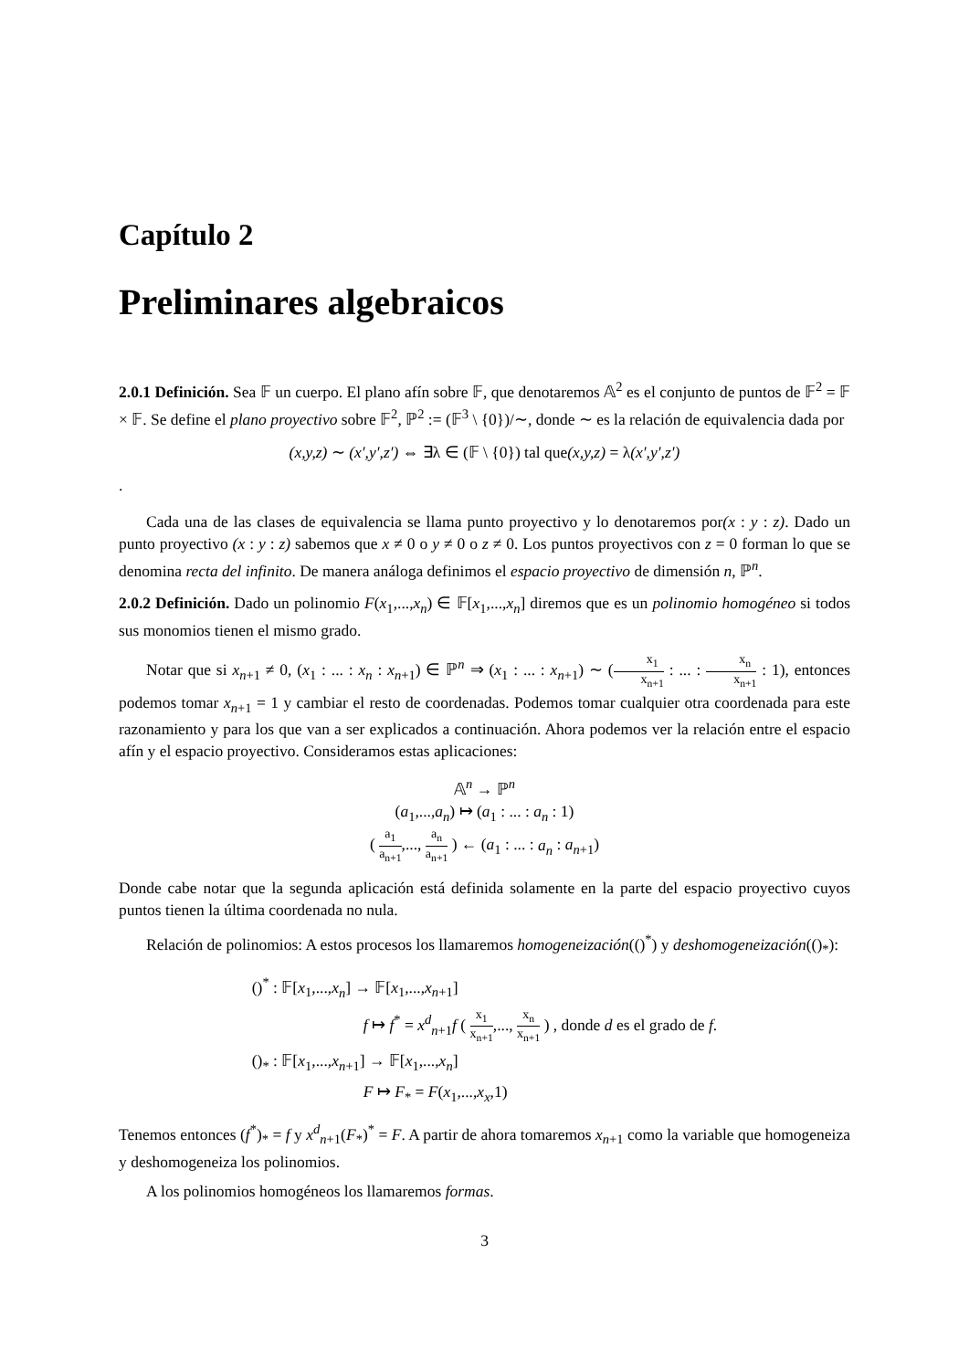Capítulo 2
Preliminares algebraicos
2.0.1 Definición. Sea 𝔽 un cuerpo. El plano afín sobre 𝔽, que denotaremos 𝔸<sup>2</sup> es el conjunto de puntos de 𝔽<sup>2</sup> = 𝔽 × 𝔽. Se define el plano proyectivo sobre 𝔽<sup>2</sup>, ℙ<sup>2</sup> := (𝔽<sup>3</sup> \ {0})/∼, donde ∼ es la relación de equivalencia dada por
(x,y,z) ∼ (x′,y′,z′) ⇔ ∃λ ∈ (𝔽 \ {0}) tal que(x,y,z) = λ(x′,y′,z′)
.
Cada una de las clases de equivalencia se llama punto proyectivo y lo denotaremos por(x : y : z). Dado un punto proyectivo (x : y : z) sabemos que x ≠ 0 o y ≠ 0 o z ≠ 0. Los puntos proyectivos con z = 0 forman lo que se denomina recta del infinito. De manera análoga definimos el espacio proyectivo de dimensión n, ℙ<sup>n</sup>.
2.0.2 Definición. Dado un polinomio F(x<sub>1</sub>,...,x<sub>n</sub>) ∈ 𝔽[x<sub>1</sub>,...,x<sub>n</sub>] diremos que es un polinomio homogéneo si todos sus monomios tienen el mismo grado.
Notar que si x<sub>n+1</sub> ≠ 0, (x<sub>1</sub> : ... : x<sub>n</sub> : x<sub>n+1</sub>) ∈ ℙ<sup>n</sup> ⇒ (x<sub>1</sub> : ... : x<sub>n+1</sub>) ∼ (x<sub>1</sub> x<sub>n+1</sub> : ... : x<sub>n</sub> x<sub>n+1</sub> : 1), entonces podemos tomar x<sub>n+1</sub> = 1 y cambiar el resto de coordenadas. Podemos tomar cualquier otra coordenada para este razonamiento y para los que van a ser explicados a continuación. Ahora podemos ver la relación entre el espacio afín y el espacio proyectivo. Consideramos estas aplicaciones:
𝔸<sup>n</sup> → ℙ<sup>n</sup>
(a<sub>1</sub>,...,a<sub>n</sub>) ↦ (a<sub>1</sub> : ... : a<sub>n</sub> : 1)
( a<sub>1</sub> a<sub>n+1</sub>,..., a<sub>n</sub> a<sub>n+1</sub> ) ← (a<sub>1</sub> : ... : a<sub>n</sub> : a<sub>n+1</sub>)
Donde cabe notar que la segunda aplicación está definida solamente en la parte del espacio proyectivo cuyos puntos tienen la última coordenada no nula.
Relación de polinomios: A estos procesos los llamaremos homogeneización(()<sup>*</sup>) y deshomogeneización(()<sub>*</sub>):
| ()<sup>*</sup> : 𝔽[ x<sub>1</sub>,..., x<sub>n</sub> ] → 𝔽[ x<sub>1</sub>,..., x<sub>n+1</sub>] |
| f ↦ f<sup>*</sup> = x<sup>d</sup><sub>n+1</sub> f ( x<sub>1</sub> x<sub>n+1</sub> ,..., x<sub>n</sub> x<sub>n+1</sub> ) , donde d es el grado de f . |
| ()<sub>*</sub> : 𝔽[ x<sub>1</sub>,..., x<sub>n+1</sub>] → 𝔽[ x<sub>1</sub>,..., x<sub>n</sub> ] |
| F ↦ F<sub>*</sub> = F ( x<sub>1</sub>,..., x<sub>x</sub> ,1) |
Tenemos entonces (f<sup>*</sup>)<sub>*</sub> = f y x<sup>d</sup><sub>n+1</sub>(F<sub>*</sub>)<sup>*</sup> = F. A partir de ahora tomaremos x<sub>n+1</sub> como la variable que homogeneiza y deshomogeneiza los polinomios.
A los polinomios homogéneos los llamaremos formas.
3